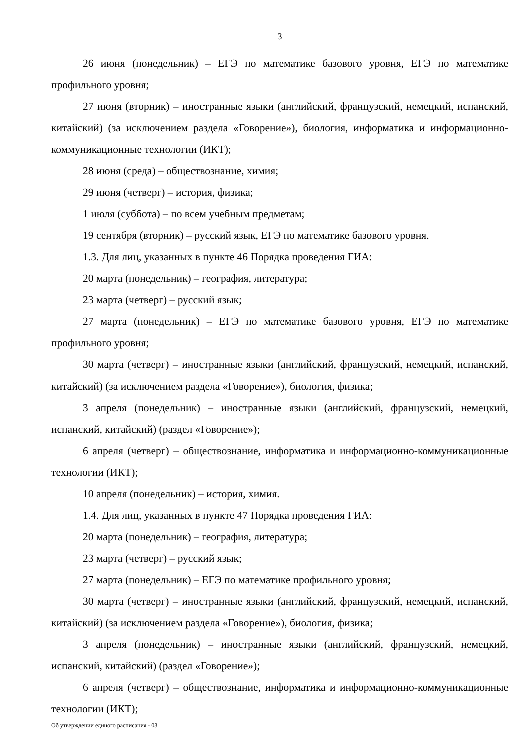3
26 июня (понедельник) – ЕГЭ по математике базового уровня, ЕГЭ по математике профильного уровня;
27 июня (вторник) – иностранные языки (английский, французский, немецкий, испанский, китайский) (за исключением раздела «Говорение»), биология, информатика и информационно-коммуникационные технологии (ИКТ);
28 июня (среда) – обществознание, химия;
29 июня (четверг) – история, физика;
1 июля (суббота) – по всем учебным предметам;
19 сентября (вторник) – русский язык, ЕГЭ по математике базового уровня.
1.3. Для лиц, указанных в пункте 46 Порядка проведения ГИА:
20 марта (понедельник) – география, литература;
23 марта (четверг) – русский язык;
27 марта (понедельник) – ЕГЭ по математике базового уровня, ЕГЭ по математике профильного уровня;
30 марта (четверг) – иностранные языки (английский, французский, немецкий, испанский, китайский) (за исключением раздела «Говорение»), биология, физика;
3 апреля (понедельник) – иностранные языки (английский, французский, немецкий, испанский, китайский) (раздел «Говорение»);
6 апреля (четверг) – обществознание, информатика и информационно-коммуникационные технологии (ИКТ);
10 апреля (понедельник) – история, химия.
1.4. Для лиц, указанных в пункте 47 Порядка проведения ГИА:
20 марта (понедельник) – география, литература;
23 марта (четверг) – русский язык;
27 марта (понедельник) – ЕГЭ по математике профильного уровня;
30 марта (четверг) – иностранные языки (английский, французский, немецкий, испанский, китайский) (за исключением раздела «Говорение»), биология, физика;
3 апреля (понедельник) – иностранные языки (английский, французский, немецкий, испанский, китайский) (раздел «Говорение»);
6 апреля (четверг) – обществознание, информатика и информационно-коммуникационные технологии (ИКТ);
Об утверждении единого расписания - 03